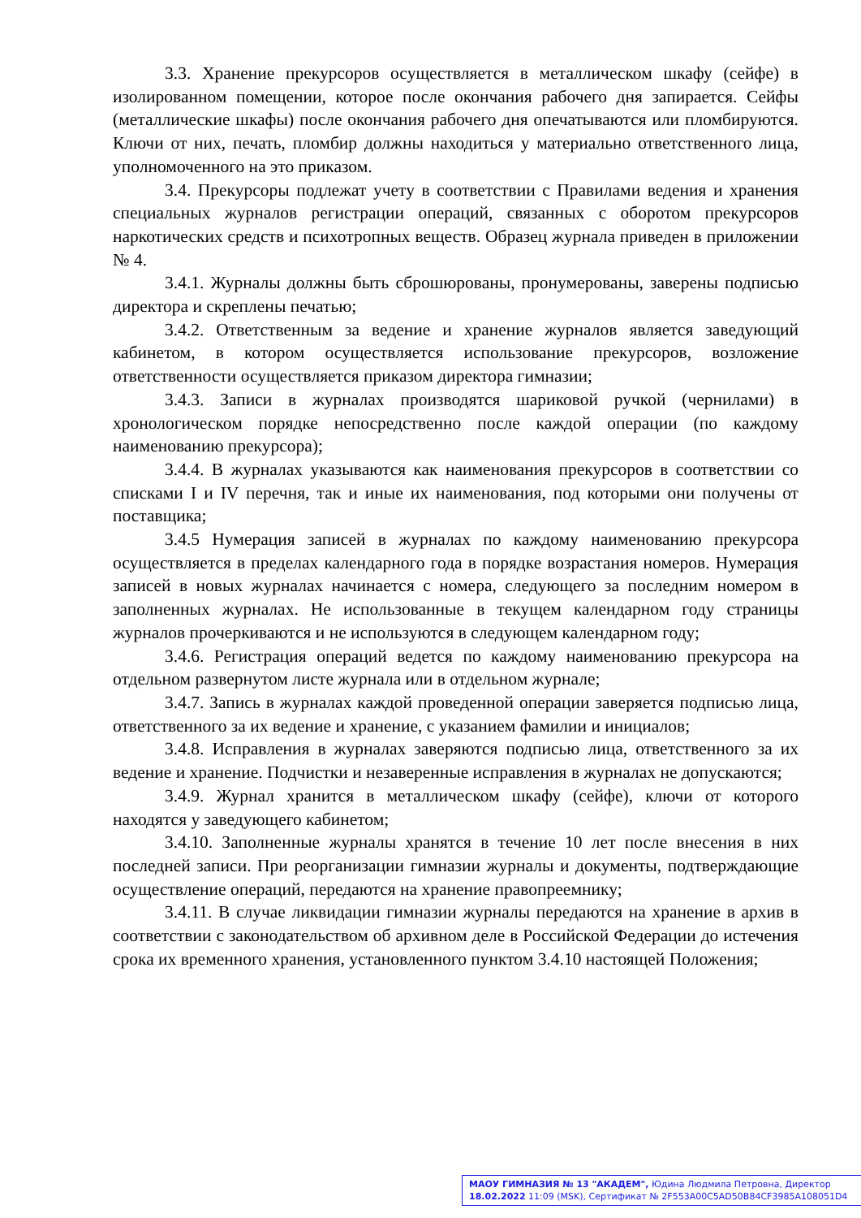3.3. Хранение прекурсоров осуществляется в металлическом шкафу (сейфе) в изолированном помещении, которое после окончания рабочего дня запирается. Сейфы (металлические шкафы) после окончания рабочего дня опечатываются или пломбируются. Ключи от них, печать, пломбир должны находиться у материально ответственного лица, уполномоченного на это приказом.
3.4. Прекурсоры подлежат учету в соответствии с Правилами ведения и хранения специальных журналов регистрации операций, связанных с оборотом прекурсоров наркотических средств и психотропных веществ. Образец журнала приведен в приложении № 4.
3.4.1. Журналы должны быть сброшюрованы, пронумерованы, заверены подписью директора и скреплены печатью;
3.4.2. Ответственным за ведение и хранение журналов является заведующий кабинетом, в котором осуществляется использование прекурсоров, возложение ответственности осуществляется приказом директора гимназии;
3.4.3. Записи в журналах производятся шариковой ручкой (чернилами) в хронологическом порядке непосредственно после каждой операции (по каждому наименованию прекурсора);
3.4.4. В журналах указываются как наименования прекурсоров в соответствии со списками I и IV перечня, так и иные их наименования, под которыми они получены от поставщика;
3.4.5 Нумерация записей в журналах по каждому наименованию прекурсора осуществляется в пределах календарного года в порядке возрастания номеров. Нумерация записей в новых журналах начинается с номера, следующего за последним номером в заполненных журналах. Не использованные в текущем календарном году страницы журналов прочеркиваются и не используются в следующем календарном году;
3.4.6. Регистрация операций ведется по каждому наименованию прекурсора на отдельном развернутом листе журнала или в отдельном журнале;
3.4.7. Запись в журналах каждой проведенной операции заверяется подписью лица, ответственного за их ведение и хранение, с указанием фамилии и инициалов;
3.4.8. Исправления в журналах заверяются подписью лица, ответственного за их ведение и хранение. Подчистки и незаверенные исправления в журналах не допускаются;
3.4.9. Журнал хранится в металлическом шкафу (сейфе), ключи от которого находятся у заведующего кабинетом;
3.4.10. Заполненные журналы хранятся в течение 10 лет после внесения в них последней записи. При реорганизации гимназии журналы и документы, подтверждающие осуществление операций, передаются на хранение правопреемнику;
3.4.11. В случае ликвидации гимназии журналы передаются на хранение в архив в соответствии с законодательством об архивном деле в Российской Федерации до истечения срока их временного хранения, установленного пунктом 3.4.10 настоящей Положения;
МАОУ ГИМНАЗИЯ № 13 "АКАДЕМ", Юдина Людмила Петровна, Директор
18.02.2022 11:09 (MSK), Сертификат № 2F553A00C5AD50B84CF3985A108051D4